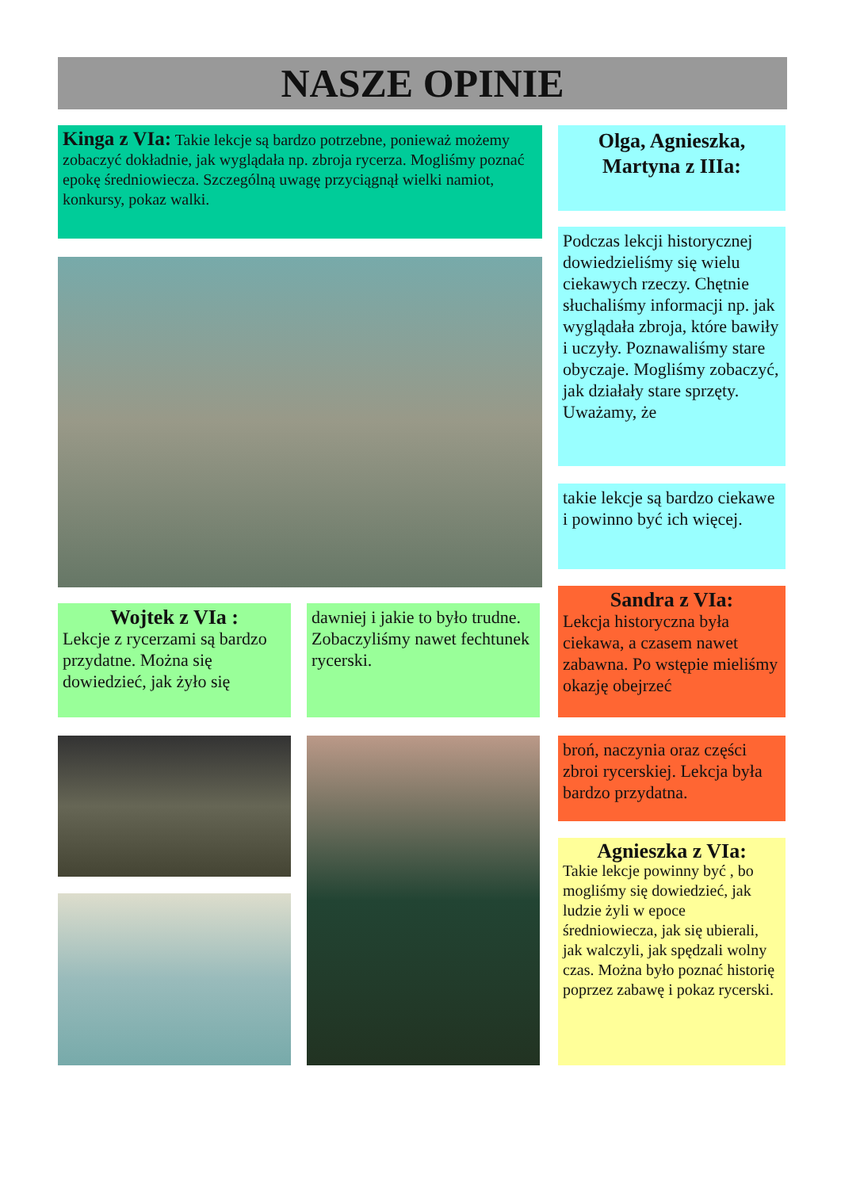NASZE OPINIE
Kinga z VIa: Takie lekcje są bardzo potrzebne, ponieważ możemy zobaczyć dokładnie, jak wyglądała np. zbroja rycerza. Mogliśmy poznać epokę średniowiecza. Szczególną uwagę przyciągnął wielki namiot, konkursy, pokaz walki.
Olga, Agnieszka, Martyna z IIIa:
Podczas lekcji historycznej dowiedzieliśmy się wielu ciekawych rzeczy. Chętnie słuchaliśmy informacji np. jak wyglądała zbroja, które bawiły i uczyły. Poznawaliśmy stare obyczaje. Mogliśmy zobaczyć, jak działały stare sprzęty. Uważamy, że
takie lekcje są bardzo ciekawe i powinno być ich więcej.
Wojtek z VIa :
Lekcje z rycerzami są bardzo przydatne. Można się dowiedzieć, jak żyło się
dawniej i jakie to było trudne. Zobaczyliśmy nawet fechtunek rycerski.
Sandra z VIa:
Lekcja historyczna była ciekawa, a czasem nawet zabawna. Po wstępie mieliśmy okazję obejrzeć
broń, naczynia oraz części zbroi rycerskiej. Lekcja była bardzo przydatna.
Agnieszka z VIa:
Takie lekcje powinny być , bo mogliśmy się dowiedzieć, jak ludzie żyli w epoce średniowiecza, jak się ubierali, jak walczyli, jak spędzali wolny czas. Można było poznać historię poprzez zabawę i pokaz rycerski.